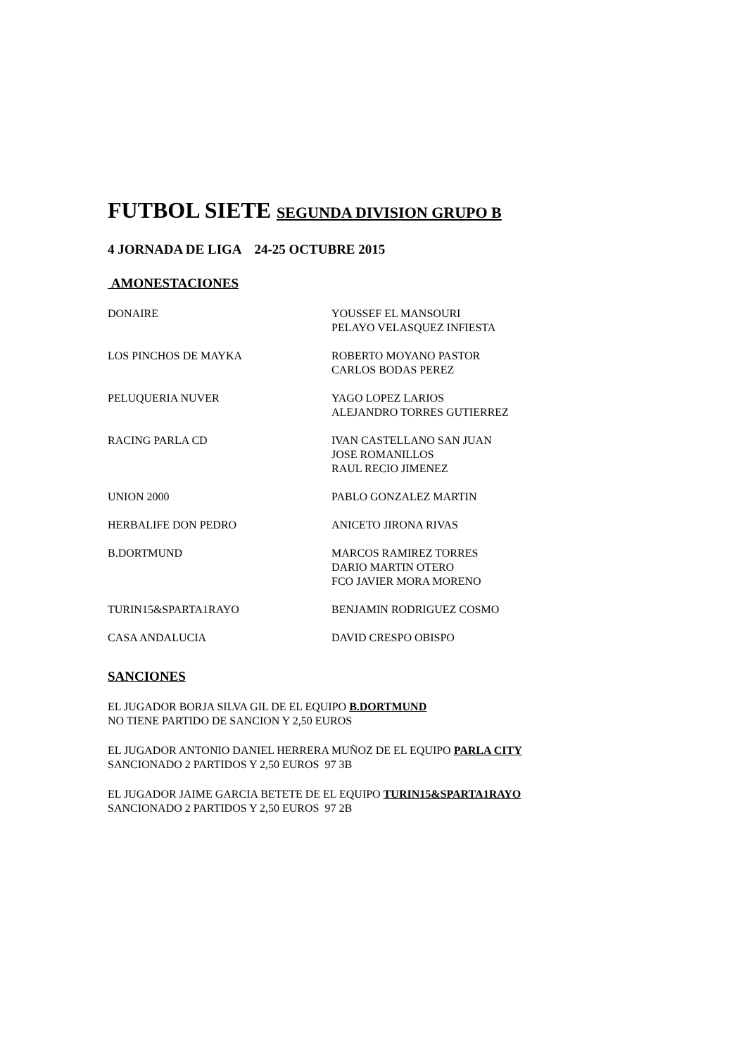FUTBOL SIETE SEGUNDA DIVISION GRUPO B
4 JORNADA DE LIGA 24-25 OCTUBRE 2015
AMONESTACIONES
| DONAIRE | YOUSSEF EL MANSOURI PELAYO VELASQUEZ INFIESTA |
| LOS PINCHOS DE MAYKA | ROBERTO MOYANO PASTOR CARLOS BODAS PEREZ |
| PELUQUERIA NUVER | YAGO LOPEZ LARIOS ALEJANDRO TORRES GUTIERREZ |
| RACING PARLA CD | IVAN CASTELLANO SAN JUAN JOSE ROMANILLOS RAUL RECIO JIMENEZ |
| UNION 2000 | PABLO GONZALEZ MARTIN |
| HERBALIFE DON PEDRO | ANICETO JIRONA RIVAS |
| B.DORTMUND | MARCOS RAMIREZ TORRES DARIO MARTIN OTERO FCO JAVIER MORA MORENO |
| TURIN15&SPARTA1RAYO | BENJAMIN RODRIGUEZ COSMO |
| CASA ANDALUCIA | DAVID CRESPO OBISPO |
SANCIONES
EL JUGADOR BORJA SILVA GIL DE EL EQUIPO B.DORTMUND
NO TIENE PARTIDO DE SANCION Y 2,50 EUROS
EL JUGADOR ANTONIO DANIEL HERRERA MUÑOZ DE EL EQUIPO PARLA CITY
SANCIONADO 2 PARTIDOS Y 2,50 EUROS 97 3B
EL JUGADOR JAIME GARCIA BETETE DE EL EQUIPO TURIN15&SPARTA1RAYO
SANCIONADO 2 PARTIDOS Y 2,50 EUROS 97 2B